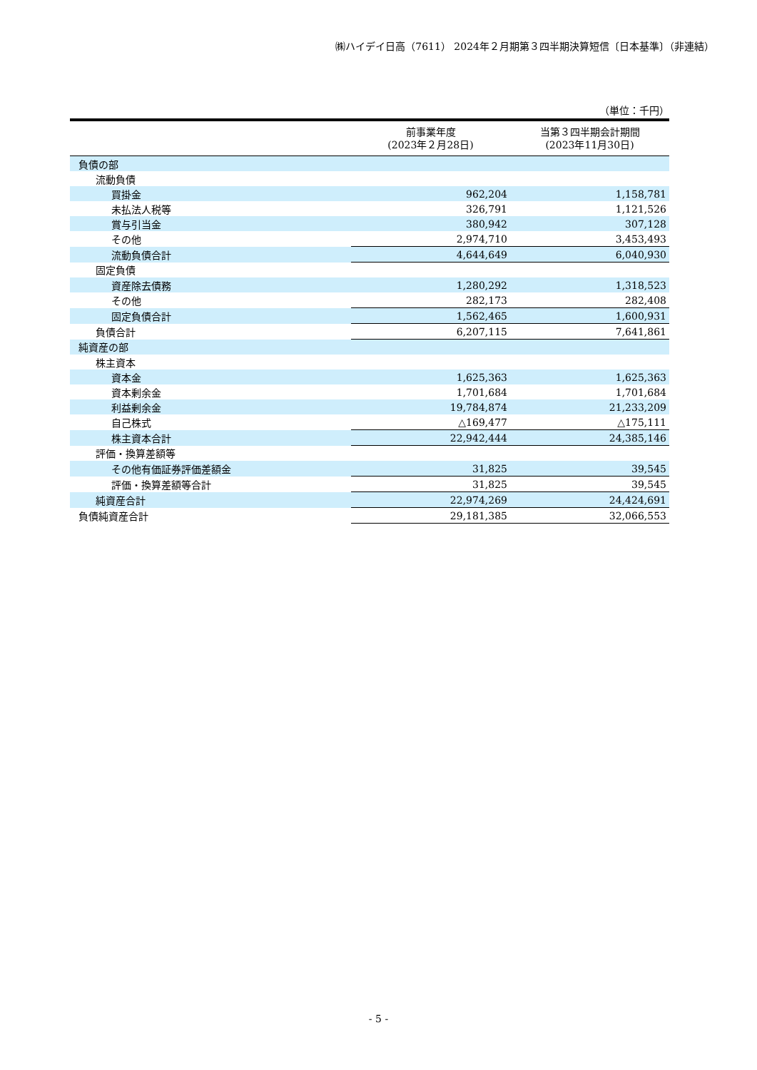㈱ハイデイ日高（7611） 2024年２月期第３四半期決算短信〔日本基準〕（非連結）
（単位：千円）
| | 前事業年度 (2023年２月28日) | 当第３四半期会計期間 (2023年11月30日) |
| --- | --- | --- |
| 負債の部 | | |
| 流動負債 | | |
| 買掛金 | 962,204 | 1,158,781 |
| 未払法人税等 | 326,791 | 1,121,526 |
| 賞与引当金 | 380,942 | 307,128 |
| その他 | 2,974,710 | 3,453,493 |
| 流動負債合計 | 4,644,649 | 6,040,930 |
| 固定負債 | | |
| 資産除去債務 | 1,280,292 | 1,318,523 |
| その他 | 282,173 | 282,408 |
| 固定負債合計 | 1,562,465 | 1,600,931 |
| 負債合計 | 6,207,115 | 7,641,861 |
| 純資産の部 | | |
| 株主資本 | | |
| 資本金 | 1,625,363 | 1,625,363 |
| 資本剰余金 | 1,701,684 | 1,701,684 |
| 利益剰余金 | 19,784,874 | 21,233,209 |
| 自己株式 | △169,477 | △175,111 |
| 株主資本合計 | 22,942,444 | 24,385,146 |
| 評価・換算差額等 | | |
| その他有価証券評価差額金 | 31,825 | 39,545 |
| 評価・換算差額等合計 | 31,825 | 39,545 |
| 純資産合計 | 22,974,269 | 24,424,691 |
| 負債純資産合計 | 29,181,385 | 32,066,553 |
- 5 -